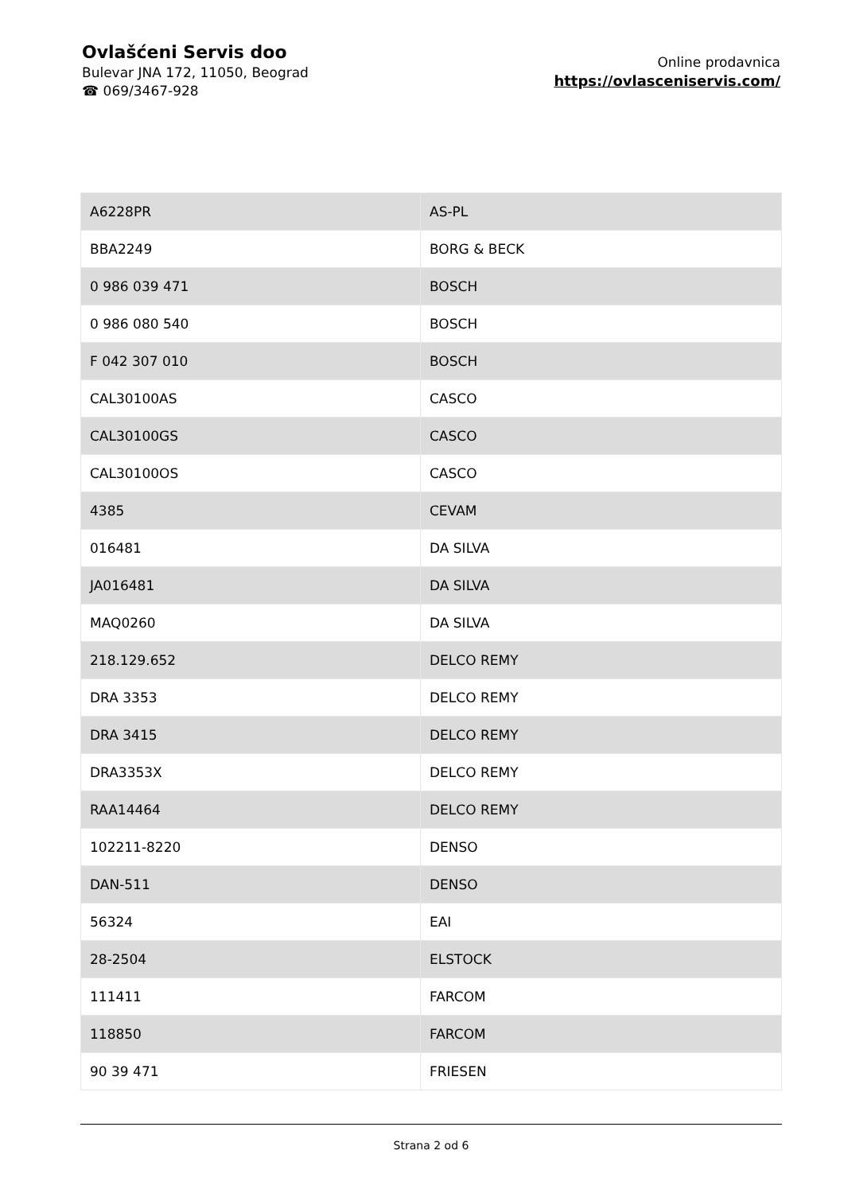Ovlašćeni Servis doo
Bulevar JNA 172, 11050, Beograd
☎ 069/3467-928
Online prodavnica
https://ovlasceniservis.com/
| A6228PR | AS-PL |
| BBA2249 | BORG & BECK |
| 0 986 039 471 | BOSCH |
| 0 986 080 540 | BOSCH |
| F 042 307 010 | BOSCH |
| CAL30100AS | CASCO |
| CAL30100GS | CASCO |
| CAL30100OS | CASCO |
| 4385 | CEVAM |
| 016481 | DA SILVA |
| JA016481 | DA SILVA |
| MAQ0260 | DA SILVA |
| 218.129.652 | DELCO REMY |
| DRA 3353 | DELCO REMY |
| DRA 3415 | DELCO REMY |
| DRA3353X | DELCO REMY |
| RAA14464 | DELCO REMY |
| 102211-8220 | DENSO |
| DAN-511 | DENSO |
| 56324 | EAI |
| 28-2504 | ELSTOCK |
| 111411 | FARCOM |
| 118850 | FARCOM |
| 90 39 471 | FRIESEN |
Strana 2 od 6